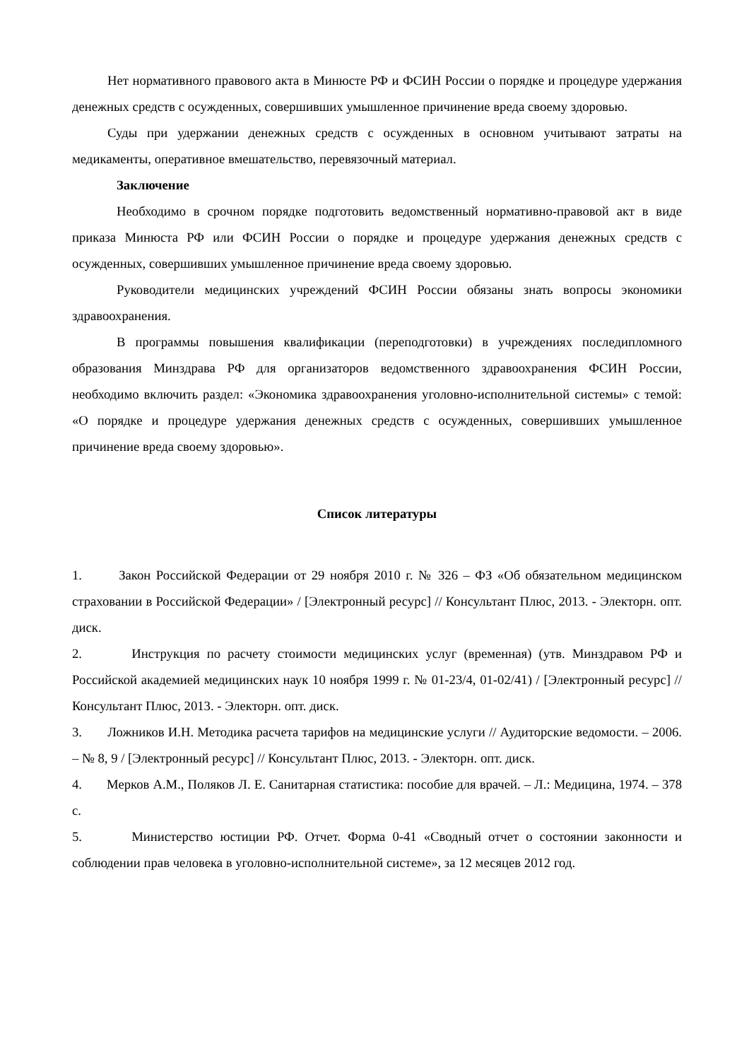Нет нормативного правового акта в Минюсте РФ и ФСИН России о порядке и процедуре удержания денежных средств с осужденных, совершивших умышленное причинение вреда своему здоровью.
Суды при удержании денежных средств с осужденных в основном учитывают затраты на медикаменты, оперативное вмешательство, перевязочный материал.
Заключение
Необходимо в срочном порядке подготовить ведомственный нормативно-правовой акт в виде приказа Минюста РФ или ФСИН России о порядке и процедуре удержания денежных средств с осужденных, совершивших умышленное причинение вреда своему здоровью.
Руководители медицинских учреждений ФСИН России обязаны знать вопросы экономики здравоохранения.
В программы повышения квалификации (переподготовки) в учреждениях последипломного образования Минздрава РФ для организаторов ведомственного здравоохранения ФСИН России, необходимо включить раздел: «Экономика здравоохранения уголовно-исполнительной системы» с темой: «О порядке и процедуре удержания денежных средств с осужденных, совершивших умышленное причинение вреда своему здоровью».
Список литературы
1. Закон Российской Федерации от 29 ноября 2010 г. № 326 – ФЗ «Об обязательном медицинском страховании в Российской Федерации» / [Электронный ресурс] // Консультант Плюс, 2013. - Электорн. опт. диск.
2. Инструкция по расчету стоимости медицинских услуг (временная) (утв. Минздравом РФ и Российской академией медицинских наук 10 ноября 1999 г. № 01-23/4, 01-02/41) / [Электронный ресурс] // Консультант Плюс, 2013. - Электорн. опт. диск.
3. Ложников И.Н. Методика расчета тарифов на медицинские услуги // Аудиторские ведомости. – 2006. – № 8, 9 / [Электронный ресурс] // Консультант Плюс, 2013. - Электорн. опт. диск.
4. Мерков А.М., Поляков Л. Е. Санитарная статистика: пособие для врачей. – Л.: Медицина, 1974. – 378 с.
5. Министерство юстиции РФ. Отчет. Форма 0-41 «Сводный отчет о состоянии законности и соблюдении прав человека в уголовно-исполнительной системе», за 12 месяцев 2012 год.